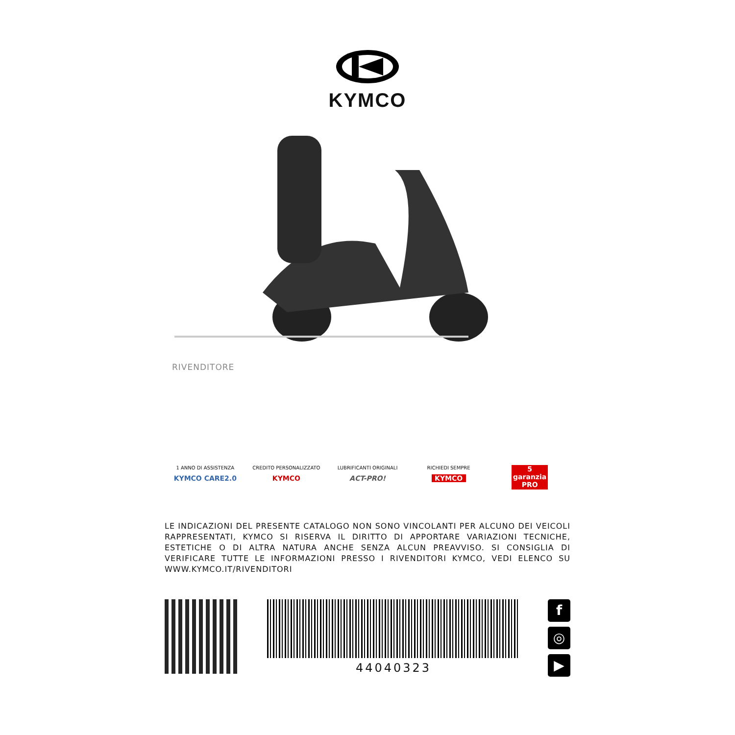KYMCO
RIVENDITORE
1 ANNO DI ASSISTENZA
KYMCO CARE2.0
CREDITO PERSONALIZZATO
KYMCO
LUBRIFICANTI ORIGINALI
ACT-PRO!
RICHIEDI SEMPRE
KYMCO
5 garanzia PRO
LE INDICAZIONI DEL PRESENTE CATALOGO NON SONO VINCOLANTI PER ALCUNO DEI VEICOLI RAPPRESENTATI, KYMCO SI RISERVA IL DIRITTO DI APPORTARE VARIAZIONI TECNICHE, ESTETICHE O DI ALTRA NATURA ANCHE SENZA ALCUN PREAVVISO. SI CONSIGLIA DI VERIFICARE TUTTE LE INFORMAZIONI PRESSO I RIVENDITORI KYMCO, VEDI ELENCO SU WWW.KYMCO.IT/RIVENDITORI
44040323
f
◎
▶